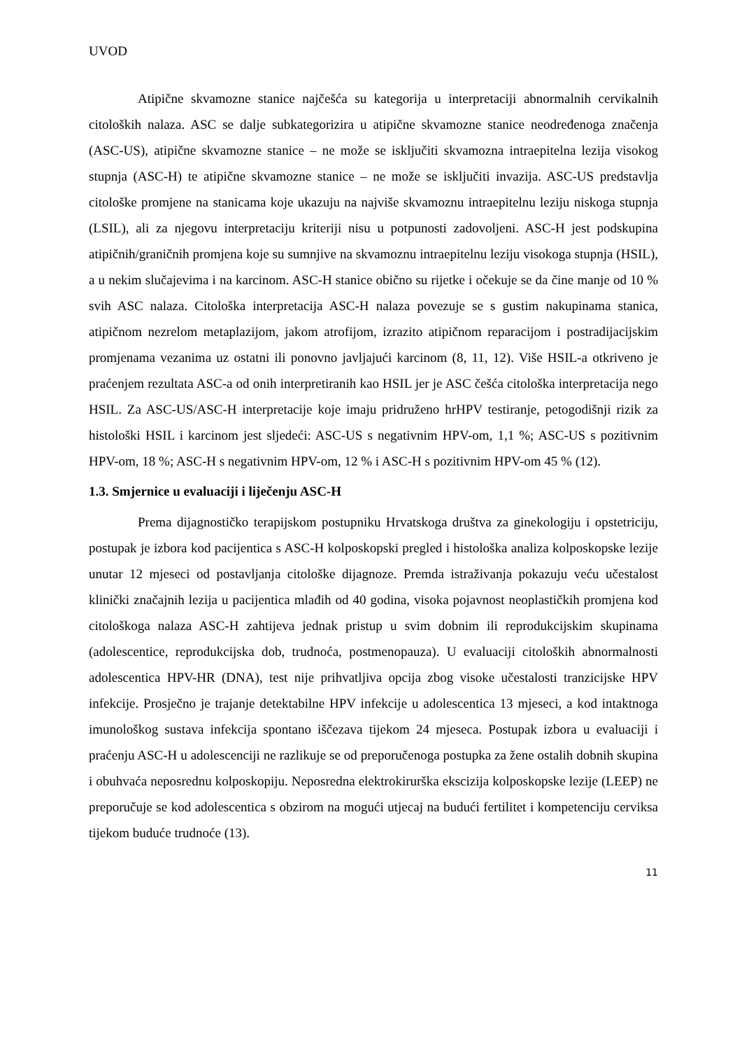UVOD
Atipične skvamozne stanice najčešća su kategorija u interpretaciji abnormalnih cervikalnih citoloških nalaza. ASC se dalje subkategorizira u atipične skvamozne stanice neodređenoga značenja (ASC-US), atipične skvamozne stanice – ne može se isključiti skvamozna intraepitelna lezija visokog stupnja (ASC-H) te atipične skvamozne stanice – ne može se isključiti invazija. ASC-US predstavlja citološke promjene na stanicama koje ukazuju na najviše skvamoznu intraepitelnu leziju niskoga stupnja (LSIL), ali za njegovu interpretaciju kriteriji nisu u potpunosti zadovoljeni. ASC-H jest podskupina atipičnih/graničnih promjena koje su sumnjive na skvamoznu intraepitelnu leziju visokoga stupnja (HSIL), a u nekim slučajevima i na karcinom. ASC-H stanice obično su rijetke i očekuje se da čine manje od 10 % svih ASC nalaza. Citološka interpretacija ASC-H nalaza povezuje se s gustim nakupinama stanica, atipičnom nezrelom metaplazijom, jakom atrofijom, izrazito atipičnom reparacijom i postradijacijskim promjenama vezanima uz ostatni ili ponovno javljajući karcinom (8, 11, 12). Više HSIL-a otkriveno je praćenjem rezultata ASC-a od onih interpretiranih kao HSIL jer je ASC češća citološka interpretacija nego HSIL. Za ASC-US/ASC-H interpretacije koje imaju pridruženo hrHPV testiranje, petogodišnji rizik za histološki HSIL i karcinom jest sljedeći: ASC-US s negativnim HPV-om, 1,1 %; ASC-US s pozitivnim HPV-om, 18 %; ASC-H s negativnim HPV-om, 12 % i ASC-H s pozitivnim HPV-om 45 % (12).
1.3. Smjernice u evaluaciji i liječenju ASC-H
Prema dijagnostičko terapijskom postupniku Hrvatskoga društva za ginekologiju i opstetriciju, postupak je izbora kod pacijentica s ASC-H kolposkopski pregled i histološka analiza kolposkopske lezije unutar 12 mjeseci od postavljanja citološke dijagnoze. Premda istraživanja pokazuju veću učestalost klinički značajnih lezija u pacijentica mlađih od 40 godina, visoka pojavnost neoplastičkih promjena kod citološkoga nalaza ASC-H zahtijeva jednak pristup u svim dobnim ili reprodukcijskim skupinama (adolescentice, reprodukcijska dob, trudnoća, postmenopauza). U evaluaciji citoloških abnormalnosti adolescentica HPV-HR (DNA), test nije prihvatljiva opcija zbog visoke učestalosti tranzicijske HPV infekcije. Prosječno je trajanje detektabilne HPV infekcije u adolescentica 13 mjeseci, a kod intaktnoga imunološkog sustava infekcija spontano iščezava tijekom 24 mjeseca. Postupak izbora u evaluaciji i praćenju ASC-H u adolescenciji ne razlikuje se od preporučenoga postupka za žene ostalih dobnih skupina i obuhvaća neposrednu kolposkopiju. Neposredna elektrokirurška ekscizija kolposkopske lezije (LEEP) ne preporučuje se kod adolescentica s obzirom na mogući utjecaj na budući fertilitet i kompetenciju cerviksa tijekom buduće trudnoće (13).
11